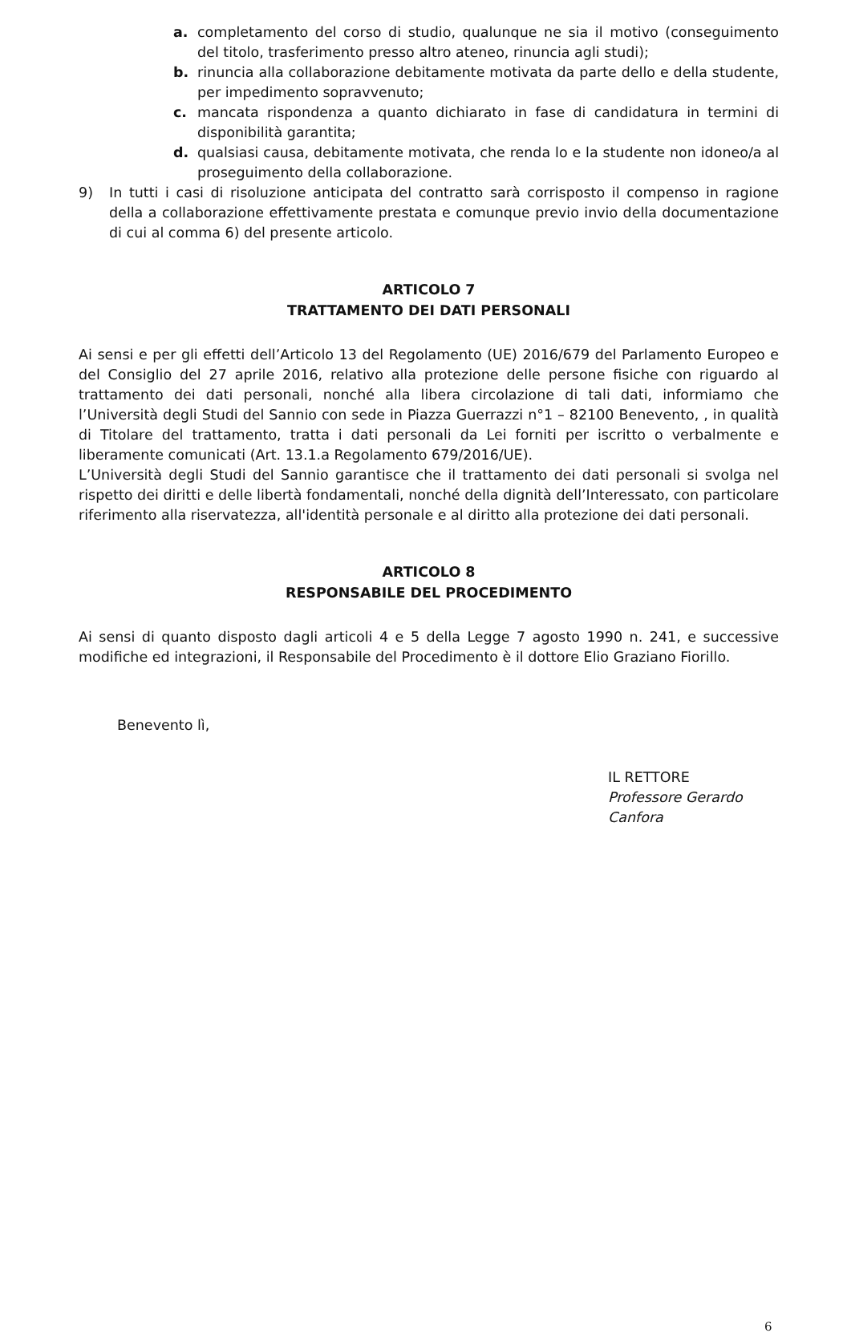a. completamento del corso di studio, qualunque ne sia il motivo (conseguimento del titolo, trasferimento presso altro ateneo, rinuncia agli studi);
b. rinuncia alla collaborazione debitamente motivata da parte dello e della studente, per impedimento sopravvenuto;
c. mancata rispondenza a quanto dichiarato in fase di candidatura in termini di disponibilità garantita;
d. qualsiasi causa, debitamente motivata, che renda lo e la studente non idoneo/a al proseguimento della collaborazione.
9) In tutti i casi di risoluzione anticipata del contratto sarà corrisposto il compenso in ragione della a collaborazione effettivamente prestata e comunque previo invio della documentazione di cui al comma 6) del presente articolo.
ARTICOLO 7
TRATTAMENTO DEI DATI PERSONALI
Ai sensi e per gli effetti dell’Articolo 13 del Regolamento (UE) 2016/679 del Parlamento Europeo e del Consiglio del 27 aprile 2016, relativo alla protezione delle persone fisiche con riguardo al trattamento dei dati personali, nonché alla libera circolazione di tali dati, informiamo che l’Università degli Studi del Sannio con sede in Piazza Guerrazzi n°1 – 82100 Benevento, , in qualità di Titolare del trattamento, tratta i dati personali da Lei forniti per iscritto o verbalmente e liberamente comunicati (Art. 13.1.a Regolamento 679/2016/UE).
L’Università degli Studi del Sannio garantisce che il trattamento dei dati personali si svolga nel rispetto dei diritti e delle libertà fondamentali, nonché della dignità dell’Interessato, con particolare riferimento alla riservatezza, all'identità personale e al diritto alla protezione dei dati personali.
ARTICOLO 8
RESPONSABILE DEL PROCEDIMENTO
Ai sensi di quanto disposto dagli articoli 4 e 5 della Legge 7 agosto 1990 n. 241, e successive modifiche ed integrazioni, il Responsabile del Procedimento è il dottore Elio Graziano Fiorillo.
Benevento lì,
IL RETTORE
Professore Gerardo Canfora
6